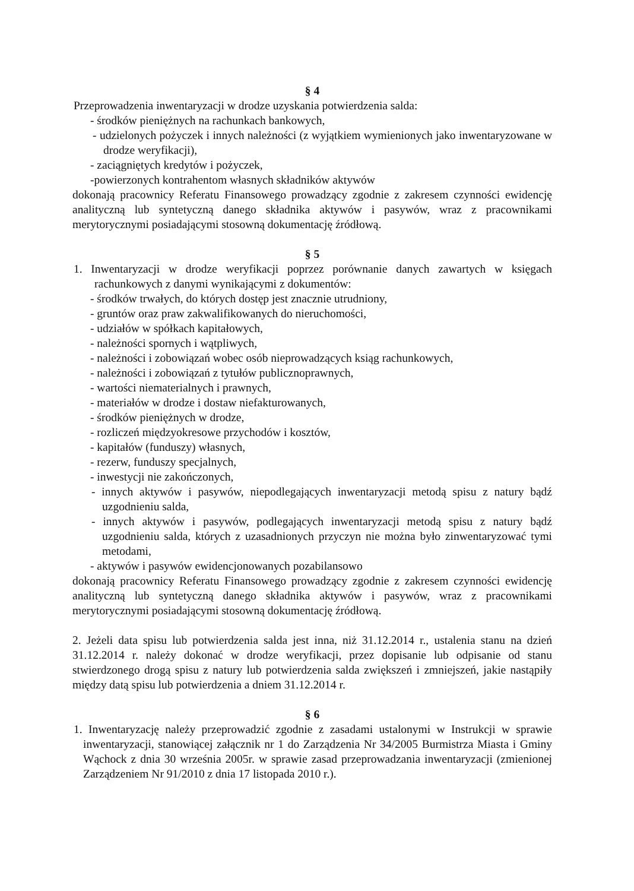§ 4
Przeprowadzenia inwentaryzacji w drodze uzyskania potwierdzenia salda:
- środków pieniężnych na rachunkach bankowych,
- udzielonych pożyczek i innych należności (z wyjątkiem wymienionych jako inwentaryzowane w drodze weryfikacji),
- zaciągniętych kredytów i pożyczek,
-powierzonych kontrahentom własnych składników aktywów
dokonają pracownicy Referatu Finansowego prowadzący zgodnie z zakresem czynności ewidencję analityczną lub syntetyczną danego składnika aktywów i pasywów, wraz z pracownikami merytorycznymi posiadającymi stosowną dokumentację źródłową.
§ 5
1. Inwentaryzacji w drodze weryfikacji poprzez porównanie danych zawartych w księgach rachunkowych z danymi wynikającymi z dokumentów:
- środków trwałych, do których dostęp jest znacznie utrudniony,
- gruntów oraz praw zakwalifikowanych do nieruchomości,
- udziałów w spółkach kapitałowych,
- należności spornych i wątpliwych,
- należności i zobowiązań wobec osób nieprowadzących ksiąg rachunkowych,
- należności i zobowiązań z tytułów publicznoprawnych,
- wartości niematerialnych i prawnych,
- materiałów w drodze i dostaw niefakturowanych,
- środków pieniężnych w drodze,
- rozliczeń międzyokresowe przychodów i kosztów,
- kapitałów (funduszy) własnych,
- rezerw, funduszy specjalnych,
- inwestycji nie zakończonych,
- innych aktywów i pasywów, niepodlegających inwentaryzacji metodą spisu z natury bądź uzgodnieniu salda,
- innych aktywów i pasywów, podlegających inwentaryzacji metodą spisu z natury bądź uzgodnieniu salda, których z uzasadnionych przyczyn nie można było zinwentaryzować tymi metodami,
- aktywów i pasywów ewidencjonowanych pozabilansowo
dokonają pracownicy Referatu Finansowego prowadzący zgodnie z zakresem czynności ewidencję analityczną lub syntetyczną danego składnika aktywów i pasywów, wraz z pracownikami merytorycznymi posiadającymi stosowną dokumentację źródłową.
2. Jeżeli data spisu lub potwierdzenia salda jest inna, niż 31.12.2014 r., ustalenia stanu na dzień 31.12.2014 r. należy dokonać w drodze weryfikacji, przez dopisanie lub odpisanie od stanu stwierdzonego drogą spisu z natury lub potwierdzenia salda zwiększeń i zmniejszeń, jakie nastąpiły między datą spisu lub potwierdzenia a dniem 31.12.2014 r.
§ 6
1. Inwentaryzację należy przeprowadzić zgodnie z zasadami ustalonymi w Instrukcji w sprawie inwentaryzacji, stanowiącej załącznik nr 1 do Zarządzenia Nr 34/2005 Burmistrza Miasta i Gminy Wąchock z dnia 30 września 2005r. w sprawie zasad przeprowadzania inwentaryzacji (zmienionej Zarządzeniem Nr 91/2010 z dnia 17 listopada 2010 r.).